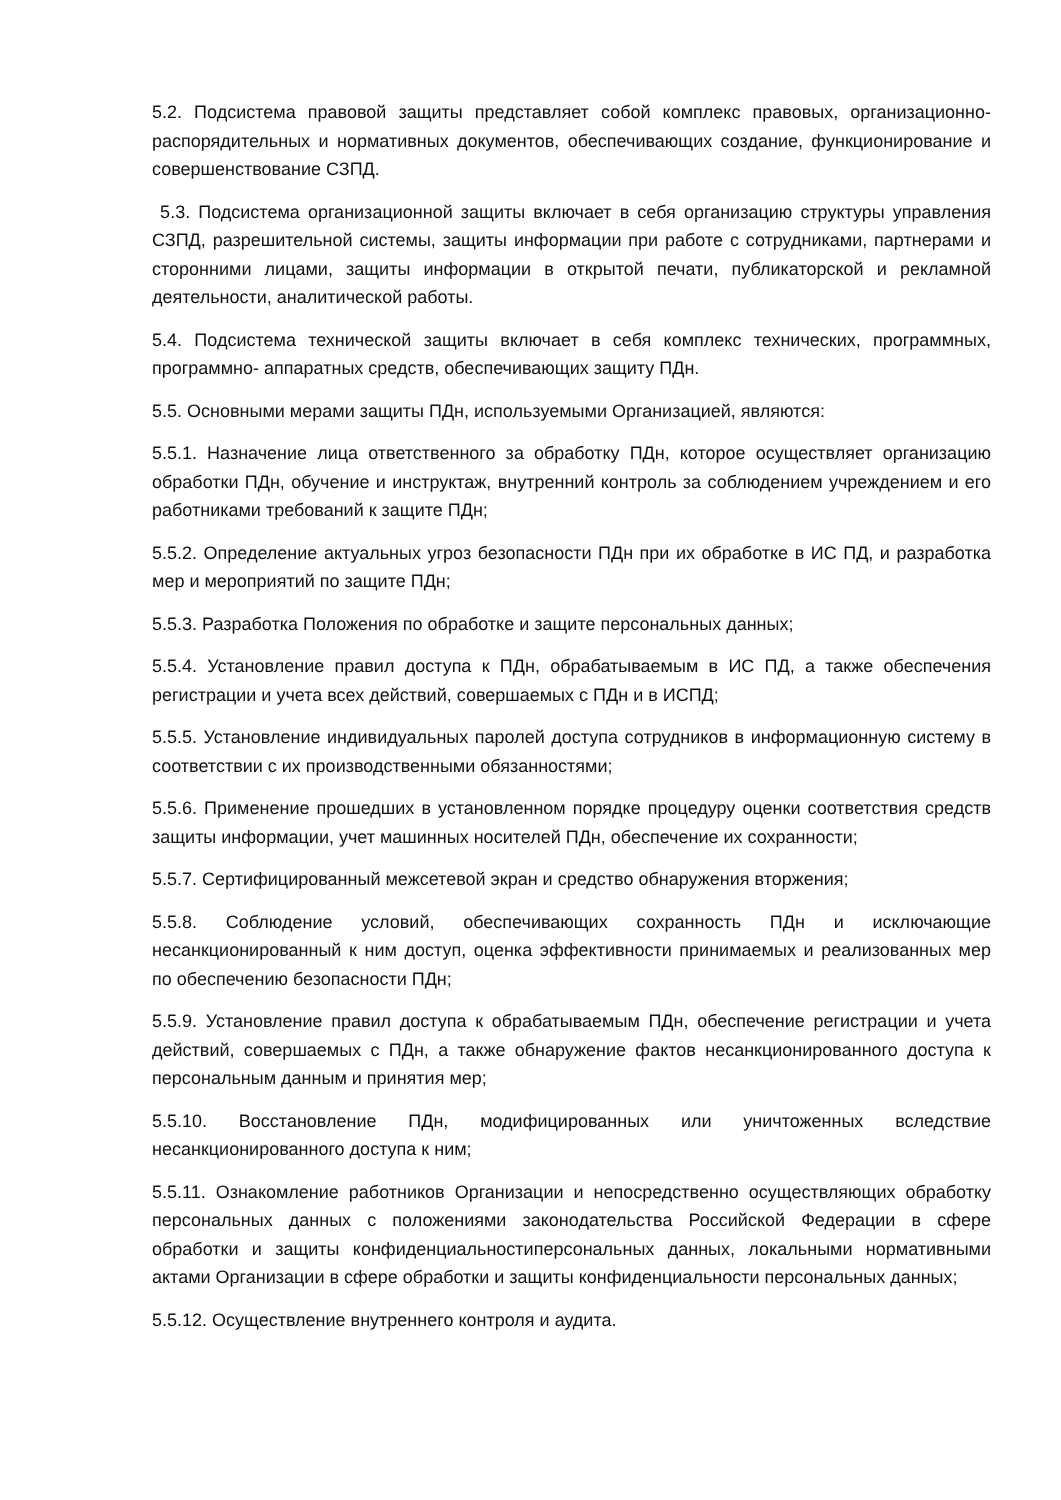5.2. Подсистема правовой защиты представляет собой комплекс правовых, организационно- распорядительных и нормативных документов, обеспечивающих создание, функционирование и совершенствование СЗПД.
5.3. Подсистема организационной защиты включает в себя организацию структуры управления СЗПД, разрешительной системы, защиты информации при работе с сотрудниками, партнерами и сторонними лицами, защиты информации в открытой печати, публикаторской и рекламной деятельности, аналитической работы.
5.4. Подсистема технической защиты включает в себя комплекс технических, программных, программно- аппаратных средств, обеспечивающих защиту ПДн.
5.5. Основными мерами защиты ПДн, используемыми Организацией, являются:
5.5.1. Назначение лица ответственного за обработку ПДн, которое осуществляет организацию обработки ПДн, обучение и инструктаж, внутренний контроль за соблюдением учреждением и его работниками требований к защите ПДн;
5.5.2. Определение актуальных угроз безопасности ПДн при их обработке в ИС ПД, и разработка мер и мероприятий по защите ПДн;
5.5.3. Разработка Положения по обработке и защите персональных данных;
5.5.4. Установление правил доступа к ПДн, обрабатываемым в ИС ПД, а также обеспечения регистрации и учета всех действий, совершаемых с ПДн и в ИСПД;
5.5.5. Установление индивидуальных паролей доступа сотрудников в информационную систему в соответствии с их производственными обязанностями;
5.5.6. Применение прошедших в установленном порядке процедуру оценки соответствия средств защиты информации, учет машинных носителей ПДн, обеспечение их сохранности;
5.5.7. Сертифицированный межсетевой экран и средство обнаружения вторжения;
5.5.8. Соблюдение условий, обеспечивающих сохранность ПДн и исключающие несанкционированный к ним доступ, оценка эффективности принимаемых и реализованных мер по обеспечению безопасности ПДн;
5.5.9. Установление правил доступа к обрабатываемым ПДн, обеспечение регистрации и учета действий, совершаемых с ПДн, а также обнаружение фактов несанкционированного доступа к персональным данным и принятия мер;
5.5.10. Восстановление ПДн, модифицированных или уничтоженных вследствие несанкционированного доступа к ним;
5.5.11. Ознакомление работников Организации и непосредственно осуществляющих обработку персональных данных с положениями законодательства Российской Федерации в сфере обработки и защиты конфиденциальностиперсональных данных, локальными нормативными актами Организации в сфере обработки и защиты конфиденциальности персональных данных;
5.5.12. Осуществление внутреннего контроля и аудита.